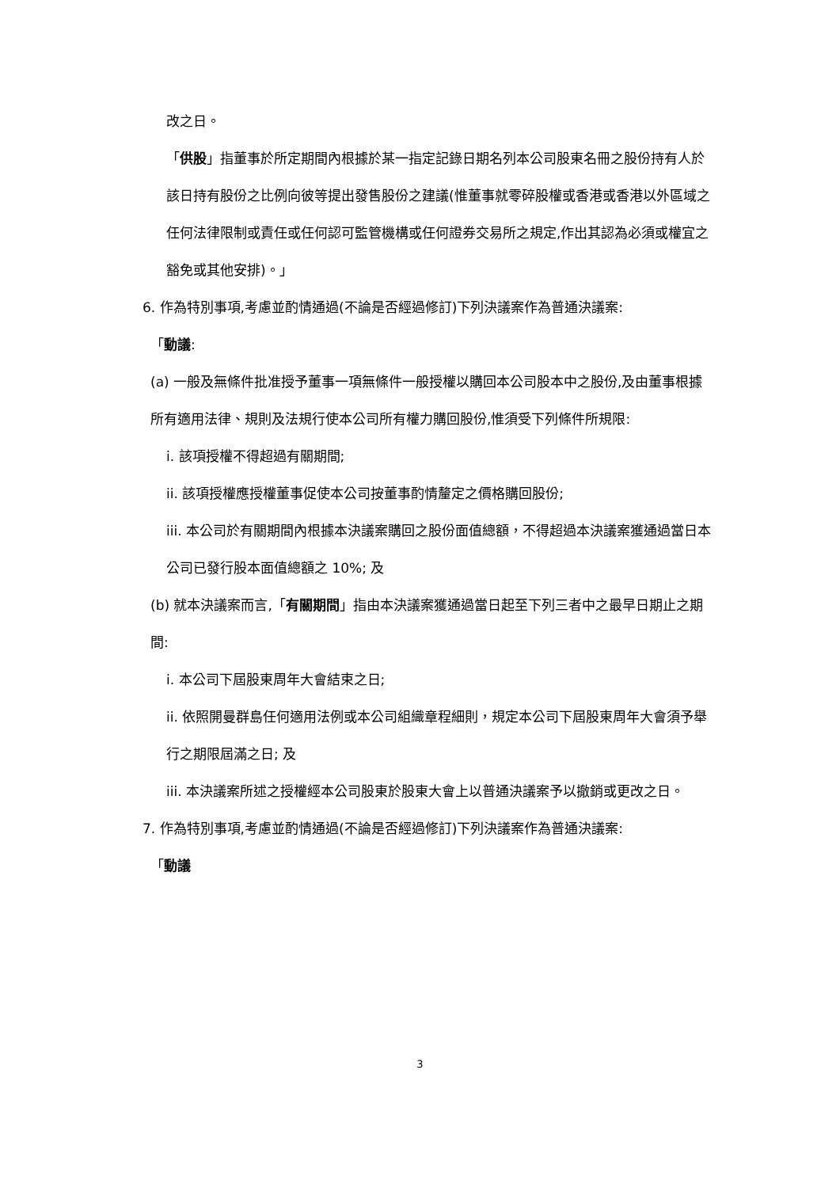改之日。
「供股」指董事於所定期間內根據於某一指定記錄日期名列本公司股東名冊之股份持有人於該日持有股份之比例向彼等提出發售股份之建議(惟董事就零碎股權或香港或香港以外區域之任何法律限制或責任或任何認可監管機構或任何證券交易所之規定,作出其認為必須或權宜之豁免或其他安排)。」
6. 作為特別事項,考慮並酌情通過(不論是否經過修訂)下列決議案作為普通決議案:
「動議:
(a) 一般及無條件批准授予董事一項無條件一般授權以購回本公司股本中之股份,及由董事根據所有適用法律、規則及法規行使本公司所有權力購回股份,惟須受下列條件所規限:
i. 該項授權不得超過有關期間;
ii. 該項授權應授權董事促使本公司按董事酌情釐定之價格購回股份;
iii. 本公司於有關期間內根據本決議案購回之股份面值總額，不得超過本決議案獲通過當日本公司已發行股本面值總額之 10%; 及
(b) 就本決議案而言,「有關期間」指由本決議案獲通過當日起至下列三者中之最早日期止之期間:
i. 本公司下屆股東周年大會結束之日;
ii. 依照開曼群島任何適用法例或本公司組織章程細則，規定本公司下屆股東周年大會須予舉行之期限屆滿之日; 及
iii. 本決議案所述之授權經本公司股東於股東大會上以普通決議案予以撤銷或更改之日。
7. 作為特別事項,考慮並酌情通過(不論是否經過修訂)下列決議案作為普通決議案:
「動議
3